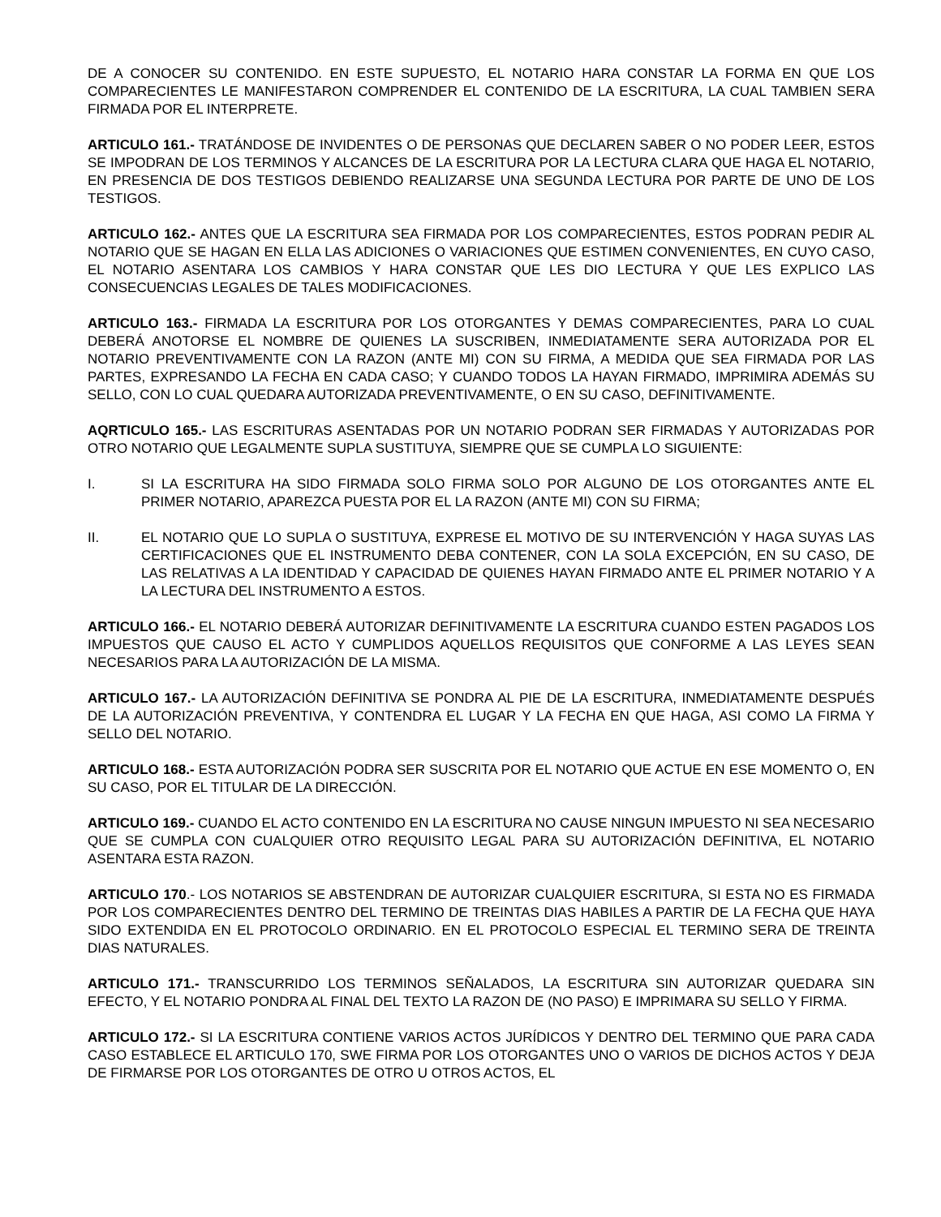DE A CONOCER SU CONTENIDO. EN ESTE SUPUESTO, EL NOTARIO HARA CONSTAR LA FORMA EN QUE LOS COMPARECIENTES LE MANIFESTARON COMPRENDER EL CONTENIDO DE LA ESCRITURA, LA CUAL TAMBIEN SERA FIRMADA POR EL INTERPRETE.
ARTICULO 161.- TRATÁNDOSE DE INVIDENTES O DE PERSONAS QUE DECLAREN SABER O NO PODER LEER, ESTOS SE IMPODRAN DE LOS TERMINOS Y ALCANCES DE LA ESCRITURA POR LA LECTURA CLARA QUE HAGA EL NOTARIO, EN PRESENCIA DE DOS TESTIGOS DEBIENDO REALIZARSE UNA SEGUNDA LECTURA POR PARTE DE UNO DE LOS TESTIGOS.
ARTICULO 162.- ANTES QUE LA ESCRITURA SEA FIRMADA POR LOS COMPARECIENTES, ESTOS PODRAN PEDIR AL NOTARIO QUE SE HAGAN EN ELLA LAS ADICIONES O VARIACIONES QUE ESTIMEN CONVENIENTES, EN CUYO CASO, EL NOTARIO ASENTARA LOS CAMBIOS Y HARA CONSTAR QUE LES DIO LECTURA Y QUE LES EXPLICO LAS CONSECUENCIAS LEGALES DE TALES MODIFICACIONES.
ARTICULO 163.- FIRMADA LA ESCRITURA POR LOS OTORGANTES Y DEMAS COMPARECIENTES, PARA LO CUAL DEBERÁ ANOTORSE EL NOMBRE DE QUIENES LA SUSCRIBEN, INMEDIATAMENTE SERA AUTORIZADA POR EL NOTARIO PREVENTIVAMENTE CON LA RAZON (ANTE MI) CON SU FIRMA, A MEDIDA QUE SEA FIRMADA POR LAS PARTES, EXPRESANDO LA FECHA EN CADA CASO; Y CUANDO TODOS LA HAYAN FIRMADO, IMPRIMIRA ADEMÁS SU SELLO, CON LO CUAL QUEDARA AUTORIZADA PREVENTIVAMENTE, O EN SU CASO, DEFINITIVAMENTE.
AQRTICULO 165.- LAS ESCRITURAS ASENTADAS POR UN NOTARIO PODRAN SER FIRMADAS Y AUTORIZADAS POR OTRO NOTARIO QUE LEGALMENTE SUPLA SUSTITUYA, SIEMPRE QUE SE CUMPLA LO SIGUIENTE:
I. SI LA ESCRITURA HA SIDO FIRMADA SOLO FIRMA SOLO POR ALGUNO DE LOS OTORGANTES ANTE EL PRIMER NOTARIO, APAREZCA PUESTA POR EL LA RAZON (ANTE MI) CON SU FIRMA;
II. EL NOTARIO QUE LO SUPLA O SUSTITUYA, EXPRESE EL MOTIVO DE SU INTERVENCIÓN Y HAGA SUYAS LAS CERTIFICACIONES QUE EL INSTRUMENTO DEBA CONTENER, CON LA SOLA EXCEPCIÓN, EN SU CASO, DE LAS RELATIVAS A LA IDENTIDAD Y CAPACIDAD DE QUIENES HAYAN FIRMADO ANTE EL PRIMER NOTARIO Y A LA LECTURA DEL INSTRUMENTO A ESTOS.
ARTICULO 166.- EL NOTARIO DEBERÁ AUTORIZAR DEFINITIVAMENTE LA ESCRITURA CUANDO ESTEN PAGADOS LOS IMPUESTOS QUE CAUSO EL ACTO Y CUMPLIDOS AQUELLOS REQUISITOS QUE CONFORME A LAS LEYES SEAN NECESARIOS PARA LA AUTORIZACIÓN DE LA MISMA.
ARTICULO 167.- LA AUTORIZACIÓN DEFINITIVA SE PONDRA AL PIE DE LA ESCRITURA, INMEDIATAMENTE DESPUÉS DE LA AUTORIZACIÓN PREVENTIVA, Y CONTENDRA EL LUGAR Y LA FECHA EN QUE HAGA, ASI COMO LA FIRMA Y SELLO DEL NOTARIO.
ARTICULO 168.- ESTA AUTORIZACIÓN PODRA SER SUSCRITA POR EL NOTARIO QUE ACTUE EN ESE MOMENTO O, EN SU CASO, POR EL TITULAR DE LA DIRECCIÓN.
ARTICULO 169.- CUANDO EL ACTO CONTENIDO EN LA ESCRITURA NO CAUSE NINGUN IMPUESTO NI SEA NECESARIO QUE SE CUMPLA CON CUALQUIER OTRO REQUISITO LEGAL PARA SU AUTORIZACIÓN DEFINITIVA, EL NOTARIO ASENTARA ESTA RAZON.
ARTICULO 170.- LOS NOTARIOS SE ABSTENDRAN DE AUTORIZAR CUALQUIER ESCRITURA, SI ESTA NO ES FIRMADA POR LOS COMPARECIENTES DENTRO DEL TERMINO DE TREINTAS DIAS HABILES A PARTIR DE LA FECHA QUE HAYA SIDO EXTENDIDA EN EL PROTOCOLO ORDINARIO. EN EL PROTOCOLO ESPECIAL EL TERMINO SERA DE TREINTA DIAS NATURALES.
ARTICULO 171.- TRANSCURRIDO LOS TERMINOS SEÑALADOS, LA ESCRITURA SIN AUTORIZAR QUEDARA SIN EFECTO, Y EL NOTARIO PONDRA AL FINAL DEL TEXTO LA RAZON DE (NO PASO) E IMPRIMARA SU SELLO Y FIRMA.
ARTICULO 172.- SI LA ESCRITURA CONTIENE VARIOS ACTOS JURÍDICOS Y DENTRO DEL TERMINO QUE PARA CADA CASO ESTABLECE EL ARTICULO 170, SWE FIRMA POR LOS OTORGANTES UNO O VARIOS DE DICHOS ACTOS Y DEJA DE FIRMARSE POR LOS OTORGANTES DE OTRO U OTROS ACTOS, EL